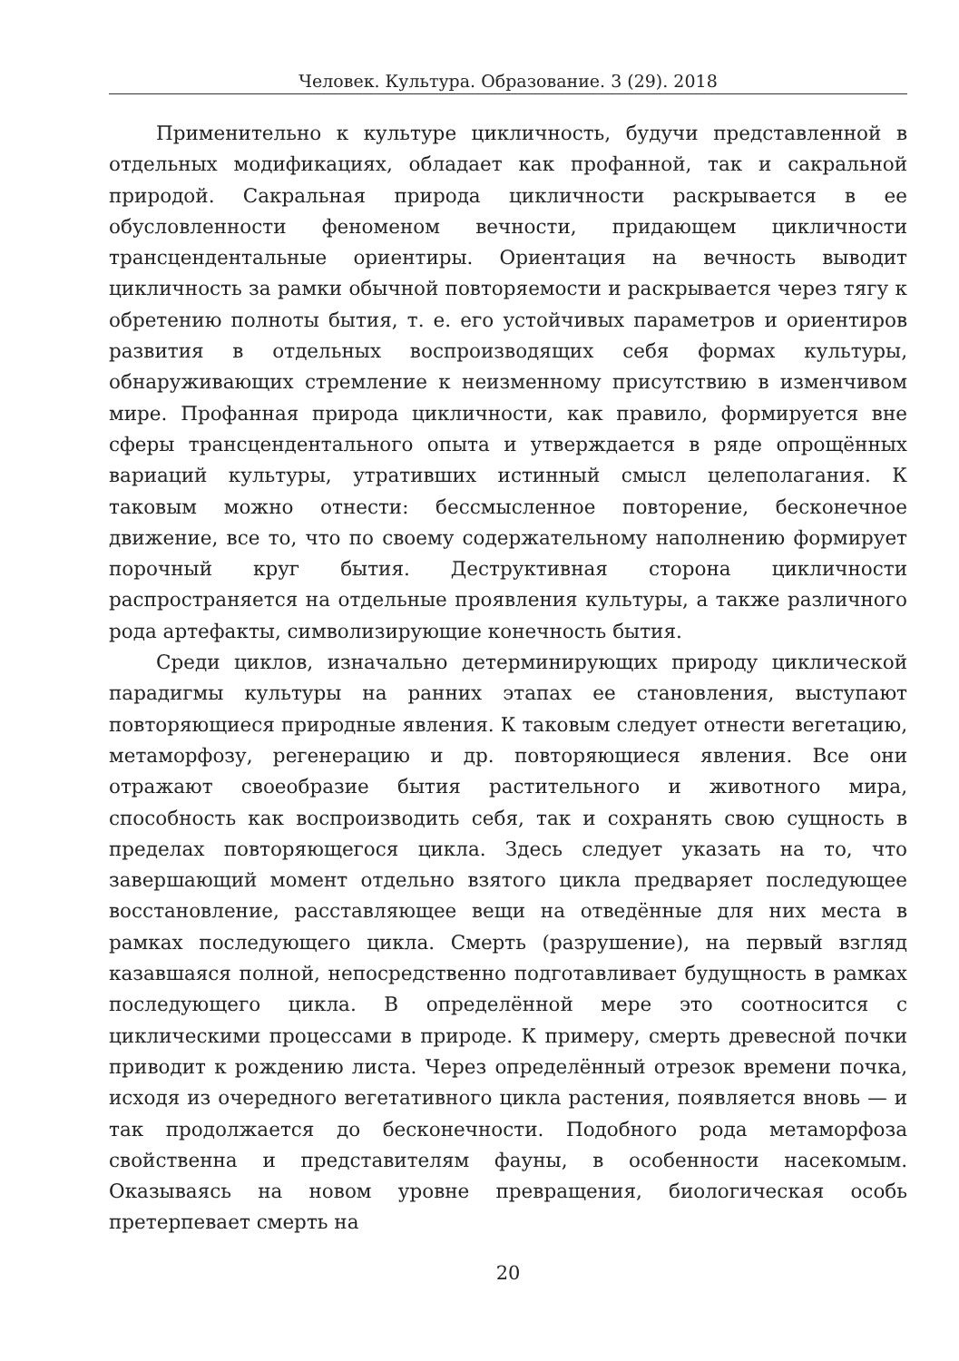Человек. Культура. Образование. 3 (29). 2018
Применительно к культуре цикличность, будучи представленной в отдельных модификациях, обладает как профанной, так и сакральной природой. Сакральная природа цикличности раскрывается в ее обусловленности феноменом вечности, придающем цикличности трансцендентальные ориентиры. Ориентация на вечность выводит цикличность за рамки обычной повторяемости и раскрывается через тягу к обретению полноты бытия, т. е. его устойчивых параметров и ориентиров развития в отдельных воспроизводящих себя формах культуры, обнаруживающих стремление к неизменному присутствию в изменчивом мире. Профанная природа цикличности, как правило, формируется вне сферы трансцендентального опыта и утверждается в ряде опрощённых вариаций культуры, утративших истинный смысл целеполагания. К таковым можно отнести: бессмысленное повторение, бесконечное движение, все то, что по своему содержательному наполнению формирует порочный круг бытия. Деструктивная сторона цикличности распространяется на отдельные проявления культуры, а также различного рода артефакты, символизирующие конечность бытия.
Среди циклов, изначально детерминирующих природу циклической парадигмы культуры на ранних этапах ее становления, выступают повторяющиеся природные явления. К таковым следует отнести вегетацию, метаморфозу, регенерацию и др. повторяющиеся явления. Все они отражают своеобразие бытия растительного и животного мира, способность как воспроизводить себя, так и сохранять свою сущность в пределах повторяющегося цикла. Здесь следует указать на то, что завершающий момент отдельно взятого цикла предваряет последующее восстановление, расставляющее вещи на отведённые для них места в рамках последующего цикла. Смерть (разрушение), на первый взгляд казавшаяся полной, непосредственно подготавливает будущность в рамках последующего цикла. В определённой мере это соотносится с циклическими процессами в природе. К примеру, смерть древесной почки приводит к рождению листа. Через определённый отрезок времени почка, исходя из очередного вегетативного цикла растения, появляется вновь — и так продолжается до бесконечности. Подобного рода метаморфоза свойственна и представителям фауны, в особенности насекомым. Оказываясь на новом уровне превращения, биологическая особь претерпевает смерть на
20